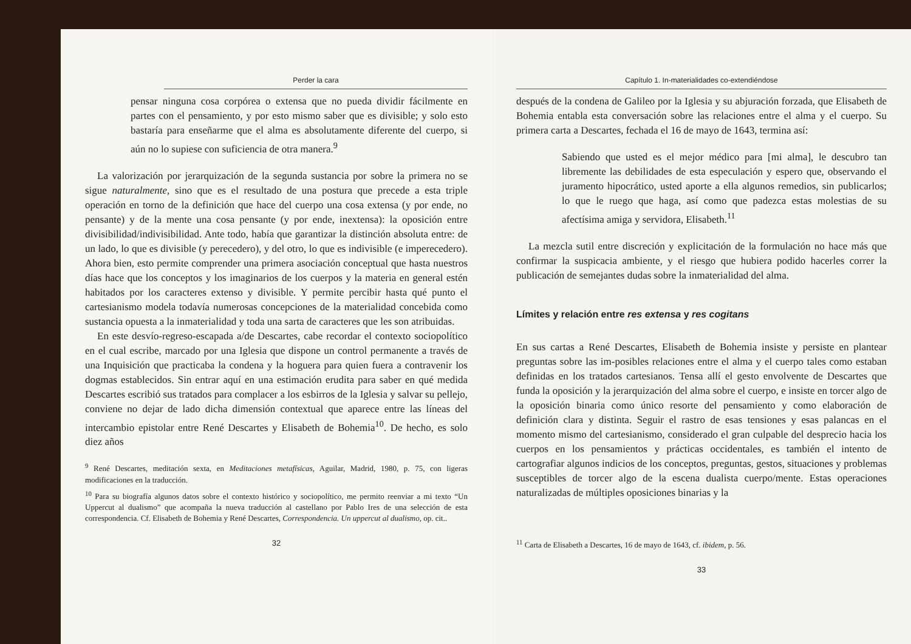Perder la cara
pensar ninguna cosa corpórea o extensa que no pueda dividir fácilmente en partes con el pensamiento, y por esto mismo saber que es divisible; y solo esto bastaría para enseñarme que el alma es absolutamente diferente del cuerpo, si aún no lo supiese con suficiencia de otra manera.<sup>9</sup>
La valorización por jerarquización de la segunda sustancia por sobre la primera no se sigue naturalmente, sino que es el resultado de una postura que precede a esta triple operación en torno de la definición que hace del cuerpo una cosa extensa (y por ende, no pensante) y de la mente una cosa pensante (y por ende, inextensa): la oposición entre divisibilidad/indivisibilidad. Ante todo, había que garantizar la distinción absoluta entre: de un lado, lo que es divisible (y perecedero), y del otro, lo que es indivisible (e imperecedero). Ahora bien, esto permite comprender una primera asociación conceptual que hasta nuestros días hace que los conceptos y los imaginarios de los cuerpos y la materia en general estén habitados por los caracteres extenso y divisible. Y permite percibir hasta qué punto el cartesianismo modela todavía numerosas concepciones de la materialidad concebida como sustancia opuesta a la inmaterialidad y toda una sarta de caracteres que les son atribuidas.
En este desvío-regreso-escapada a/de Descartes, cabe recordar el contexto sociopolítico en el cual escribe, marcado por una Iglesia que dispone un control permanente a través de una Inquisición que practicaba la condena y la hoguera para quien fuera a contravenir los dogmas establecidos. Sin entrar aquí en una estimación erudita para saber en qué medida Descartes escribió sus tratados para complacer a los esbirros de la Iglesia y salvar su pellejo, conviene no dejar de lado dicha dimensión contextual que aparece entre las líneas del intercambio epistolar entre René Descartes y Elisabeth de Bohemia<sup>10</sup>. De hecho, es solo diez años
<sup>9</sup> René Descartes, meditación sexta, en Meditaciones metafísicas, Aguilar, Madrid, 1980, p. 75, con ligeras modificaciones en la traducción.
<sup>10</sup> Para su biografía algunos datos sobre el contexto histórico y sociopolítico, me permito reenviar a mi texto “Un Uppercut al dualismo” que acompaña la nueva traducción al castellano por Pablo Ires de una selección de esta correspondencia. Cf. Elisabeth de Bohemia y René Descartes, Correspondencia. Un uppercut al dualismo, op. cit..
32
Capítulo 1. In-materialidades co-extendiéndose
después de la condena de Galileo por la Iglesia y su abjuración forzada, que Elisabeth de Bohemia entabla esta conversación sobre las relaciones entre el alma y el cuerpo. Su primera carta a Descartes, fechada el 16 de mayo de 1643, termina así:
Sabiendo que usted es el mejor médico para [mi alma], le descubro tan libremente las debilidades de esta especulación y espero que, observando el juramento hipocrático, usted aporte a ella algunos remedios, sin publicarlos; lo que le ruego que haga, así como que padezca estas molestias de su afectísima amiga y servidora, Elisabeth.<sup>11</sup>
La mezcla sutil entre discreción y explicitación de la formulación no hace más que confirmar la suspicacia ambiente, y el riesgo que hubiera podido hacerles correr la publicación de semejantes dudas sobre la inmaterialidad del alma.
Límites y relación entre res extensa y res cogitans
En sus cartas a René Descartes, Elisabeth de Bohemia insiste y persiste en plantear preguntas sobre las im-posibles relaciones entre el alma y el cuerpo tales como estaban definidas en los tratados cartesianos. Tensa allí el gesto envolvente de Descartes que funda la oposición y la jerarquización del alma sobre el cuerpo, e insiste en torcer algo de la oposición binaria como único resorte del pensamiento y como elaboración de definición clara y distinta. Seguir el rastro de esas tensiones y esas palancas en el momento mismo del cartesianismo, considerado el gran culpable del desprecio hacia los cuerpos en los pensamientos y prácticas occidentales, es también el intento de cartografiar algunos indicios de los conceptos, preguntas, gestos, situaciones y problemas susceptibles de torcer algo de la escena dualista cuerpo/mente. Estas operaciones naturalizadas de múltiples oposiciones binarias y la
<sup>11</sup> Carta de Elisabeth a Descartes, 16 de mayo de 1643, cf. ibidem, p. 56.
33